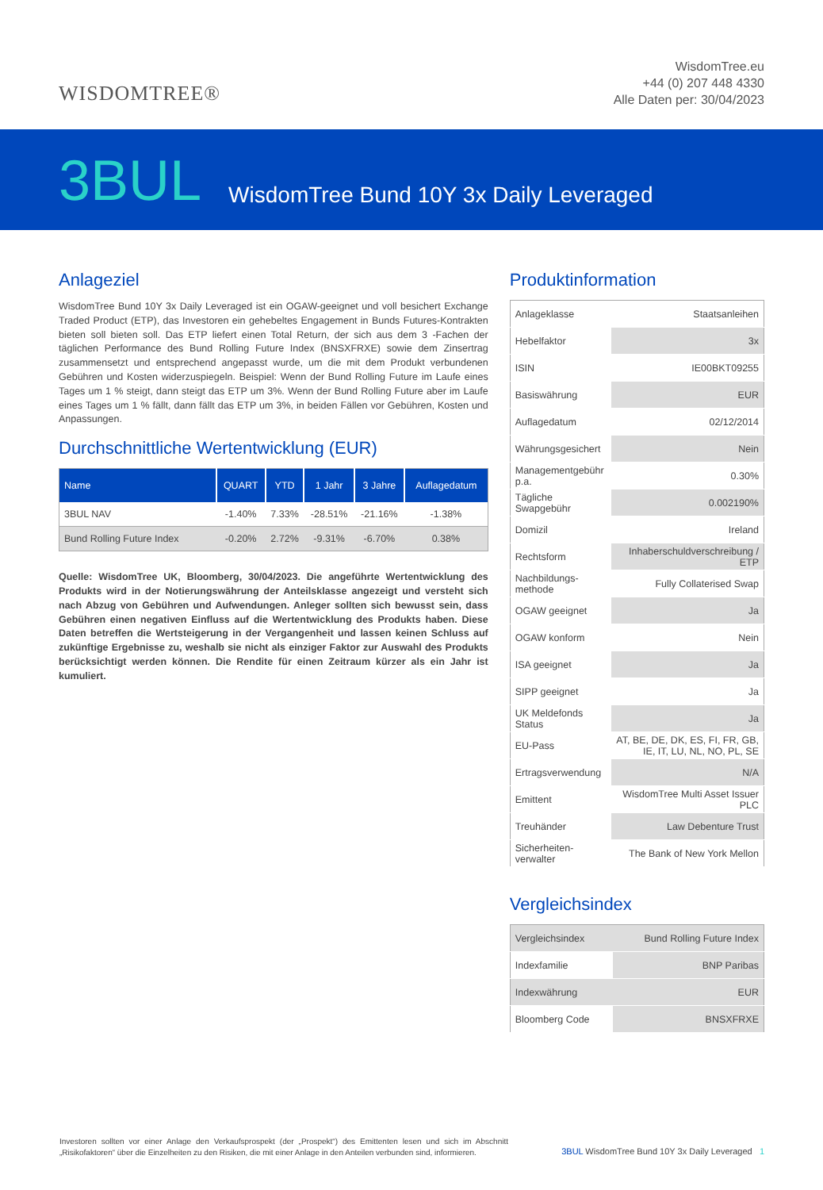WISDOMTREE®
WisdomTree.eu
+44 (0) 207 448 4330
Alle Daten per: 30/04/2023
3BUL WisdomTree Bund 10Y 3x Daily Leveraged
Anlageziel
WisdomTree Bund 10Y 3x Daily Leveraged ist ein OGAW-geeignet und voll besichert Exchange Traded Product (ETP), das Investoren ein gehebeltes Engagement in Bunds Futures-Kontrakten bieten soll bieten soll. Das ETP liefert einen Total Return, der sich aus dem 3 -Fachen der täglichen Performance des Bund Rolling Future Index (BNSXFRXE) sowie dem Zinsertrag zusammensetzt und entsprechend angepasst wurde, um die mit dem Produkt verbundenen Gebühren und Kosten widerzuspiegeln. Beispiel: Wenn der Bund Rolling Future im Laufe eines Tages um 1 % steigt, dann steigt das ETP um 3%. Wenn der Bund Rolling Future aber im Laufe eines Tages um 1 % fällt, dann fällt das ETP um 3%, in beiden Fällen vor Gebühren, Kosten und Anpassungen.
Durchschnittliche Wertentwicklung (EUR)
| Name | QUART | YTD | 1 Jahr | 3 Jahre | Auflagedatum |
| --- | --- | --- | --- | --- | --- |
| 3BUL NAV | -1.40% | 7.33% | -28.51% | -21.16% | -1.38% |
| Bund Rolling Future Index | -0.20% | 2.72% | -9.31% | -6.70% | 0.38% |
Quelle: WisdomTree UK, Bloomberg, 30/04/2023. Die angeführte Wertentwicklung des Produkts wird in der Notierungswährung der Anteilsklasse angezeigt und versteht sich nach Abzug von Gebühren und Aufwendungen. Anleger sollten sich bewusst sein, dass Gebühren einen negativen Einfluss auf die Wertentwicklung des Produkts haben. Diese Daten betreffen die Wertsteigerung in der Vergangenheit und lassen keinen Schluss auf zukünftige Ergebnisse zu, weshalb sie nicht als einziger Faktor zur Auswahl des Produkts berücksichtigt werden können. Die Rendite für einen Zeitraum kürzer als ein Jahr ist kumuliert.
Produktinformation
| Anlageklasse | Staatsanleihen |
| Hebelfaktor | 3x |
| ISIN | IE00BKT09255 |
| Basiswährung | EUR |
| Auflagedatum | 02/12/2014 |
| Währungsgesichert | Nein |
| Managementgebühr p.a. | 0.30% |
| Tägliche Swapgebühr | 0.002190% |
| Domizil | Ireland |
| Rechtsform | Inhaberschuldverschreibung / ETP |
| Nachbildungs-methode | Fully Collaterised Swap |
| OGAW geeignet | Ja |
| OGAW konform | Nein |
| ISA geeignet | Ja |
| SIPP geeignet | Ja |
| UK Meldefonds Status | Ja |
| EU-Pass | AT, BE, DE, DK, ES, FI, FR, GB, IE, IT, LU, NL, NO, PL, SE |
| Ertragsverwendung | N/A |
| Emittent | WisdomTree Multi Asset Issuer PLC |
| Treuhänder | Law Debenture Trust |
| Sicherheiten-verwalter | The Bank of New York Mellon |
Vergleichsindex
| Vergleichsindex | Bund Rolling Future Index |
| Indexfamilie | BNP Paribas |
| Indexwährung | EUR |
| Bloomberg Code | BNSXFRXE |
Investoren sollten vor einer Anlage den Verkaufsprospekt (der „Prospekt“) des Emittenten lesen und sich im Abschnitt „Risikofaktoren“ über die Einzelheiten zu den Risiken, die mit einer Anlage in den Anteilen verbunden sind, informieren.
3BUL WisdomTree Bund 10Y 3x Daily Leveraged 1